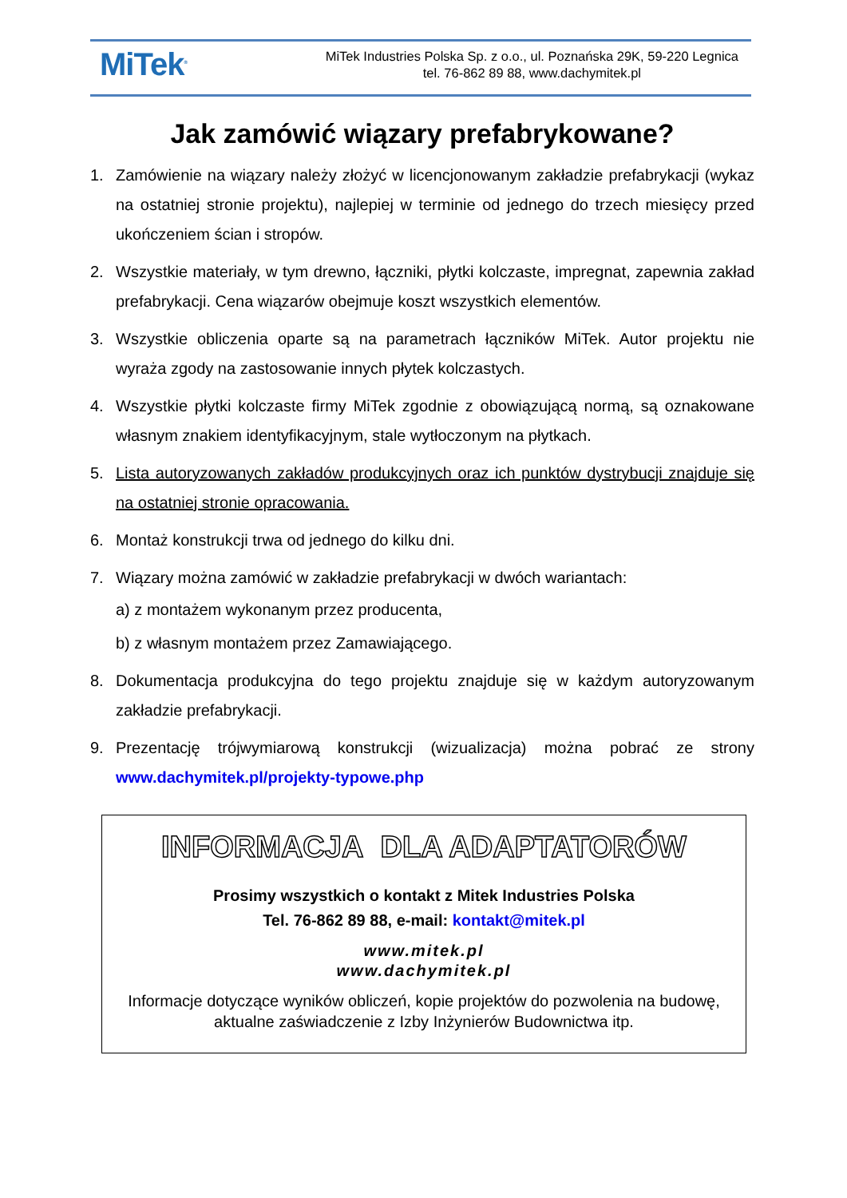MiTek<sup>®</sup>
MiTek Industries Polska Sp. z o.o., ul. Poznańska 29K, 59-220 Legnica
tel. 76-862 89 88, www.dachymitek.pl
Jak zamówić wiązary prefabrykowane?
1. Zamówienie na wiązary należy złożyć w licencjonowanym zakładzie prefabrykacji (wykaz na ostatniej stronie projektu), najlepiej w terminie od jednego do trzech miesięcy przed ukończeniem ścian i stropów.
2. Wszystkie materiały, w tym drewno, łączniki, płytki kolczaste, impregnat, zapewnia zakład prefabrykacji. Cena wiązarów obejmuje koszt wszystkich elementów.
3. Wszystkie obliczenia oparte są na parametrach łączników MiTek. Autor projektu nie wyraża zgody na zastosowanie innych płytek kolczastych.
4. Wszystkie płytki kolczaste firmy MiTek zgodnie z obowiązującą normą, są oznakowane własnym znakiem identyfikacyjnym, stale wytłoczonym na płytkach.
5. Lista autoryzowanych zakładów produkcyjnych oraz ich punktów dystrybucji znajduje się na ostatniej stronie opracowania.
6. Montaż konstrukcji trwa od jednego do kilku dni.
7. Wiązary można zamówić w zakładzie prefabrykacji w dwóch wariantach:
a) z montażem wykonanym przez producenta,
b) z własnym montażem przez Zamawiającego.
8. Dokumentacja produkcyjna do tego projektu znajduje się w każdym autoryzowanym zakładzie prefabrykacji.
9. Prezentację trójwymiarową konstrukcji (wizualizacja) można pobrać ze strony www.dachymitek.pl/projekty-typowe.php
INFORMACJA DLA ADAPTATORÓW
Prosimy wszystkich o kontakt z Mitek Industries Polska
Tel. 76-862 89 88, e-mail: kontakt@mitek.pl
www.mitek.pl
www.dachymitek.pl
Informacje dotyczące wyników obliczeń, kopie projektów do pozwolenia na budowę, aktualne zaświadczenie z Izby Inżynierów Budownictwa itp.